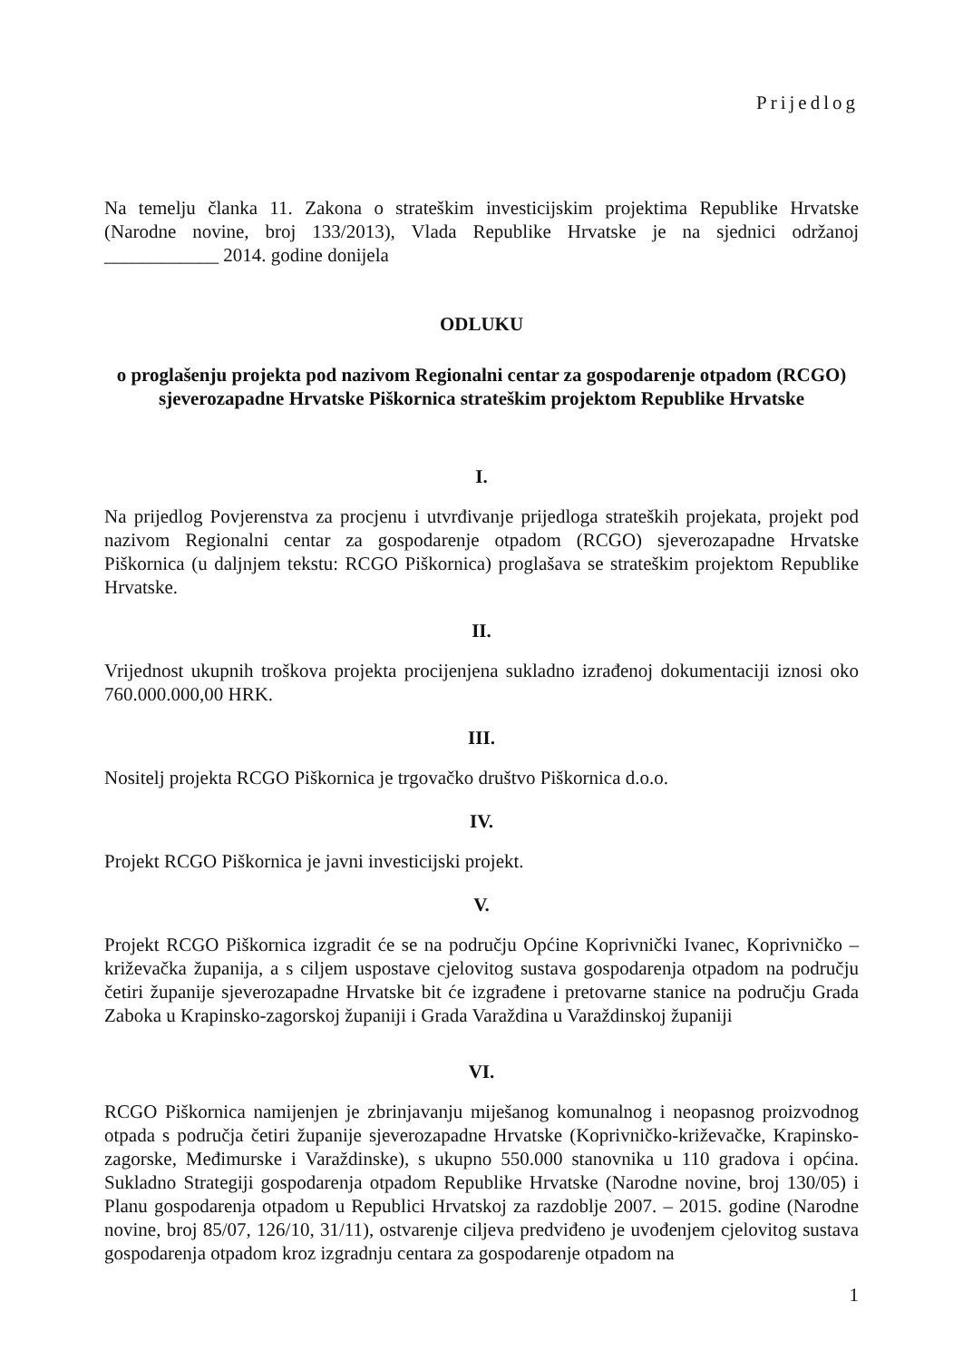Prijedlog
Na temelju članka 11. Zakona o strateškim investicijskim projektima Republike Hrvatske (Narodne novine, broj 133/2013), Vlada Republike Hrvatske je na sjednici održanoj ____________ 2014. godine donijela
ODLUKU
o proglašenju projekta pod nazivom Regionalni centar za gospodarenje otpadom (RCGO) sjeverozapadne Hrvatske Piškornica strateškim projektom Republike Hrvatske
I.
Na prijedlog Povjerenstva za procjenu i utvrđivanje prijedloga strateških projekata, projekt pod nazivom Regionalni centar za gospodarenje otpadom (RCGO) sjeverozapadne Hrvatske Piškornica (u daljnjem tekstu: RCGO Piškornica) proglašava se strateškim projektom Republike Hrvatske.
II.
Vrijednost ukupnih troškova projekta procijenjena sukladno izrađenoj dokumentaciji iznosi oko 760.000.000,00 HRK.
III.
Nositelj projekta RCGO Piškornica je trgovačko društvo Piškornica d.o.o.
IV.
Projekt RCGO Piškornica je javni investicijski projekt.
V.
Projekt RCGO Piškornica izgradit će se na području Općine Koprivnički Ivanec, Koprivničko – križevačka županija, a s ciljem uspostave cjelovitog sustava gospodarenja otpadom na području četiri županije sjeverozapadne Hrvatske bit će izgrađene i pretovarne stanice na području Grada Zaboka u Krapinsko-zagorskoj županiji i Grada Varaždina u Varaždinskoj županiji
VI.
RCGO Piškornica namijenjen je zbrinjavanju miješanog komunalnog i neopasnog proizvodnog otpada s područja četiri županije sjeverozapadne Hrvatske (Koprivničko-križevačke, Krapinsko-zagorske, Međimurske i Varaždinske), s ukupno 550.000 stanovnika u 110 gradova i općina. Sukladno Strategiji gospodarenja otpadom Republike Hrvatske (Narodne novine, broj 130/05) i Planu gospodarenja otpadom u Republici Hrvatskoj za razdoblje 2007. – 2015. godine (Narodne novine, broj 85/07, 126/10, 31/11), ostvarenje ciljeva predviđeno je uvođenjem cjelovitog sustava gospodarenja otpadom kroz izgradnju centara za gospodarenje otpadom na
1